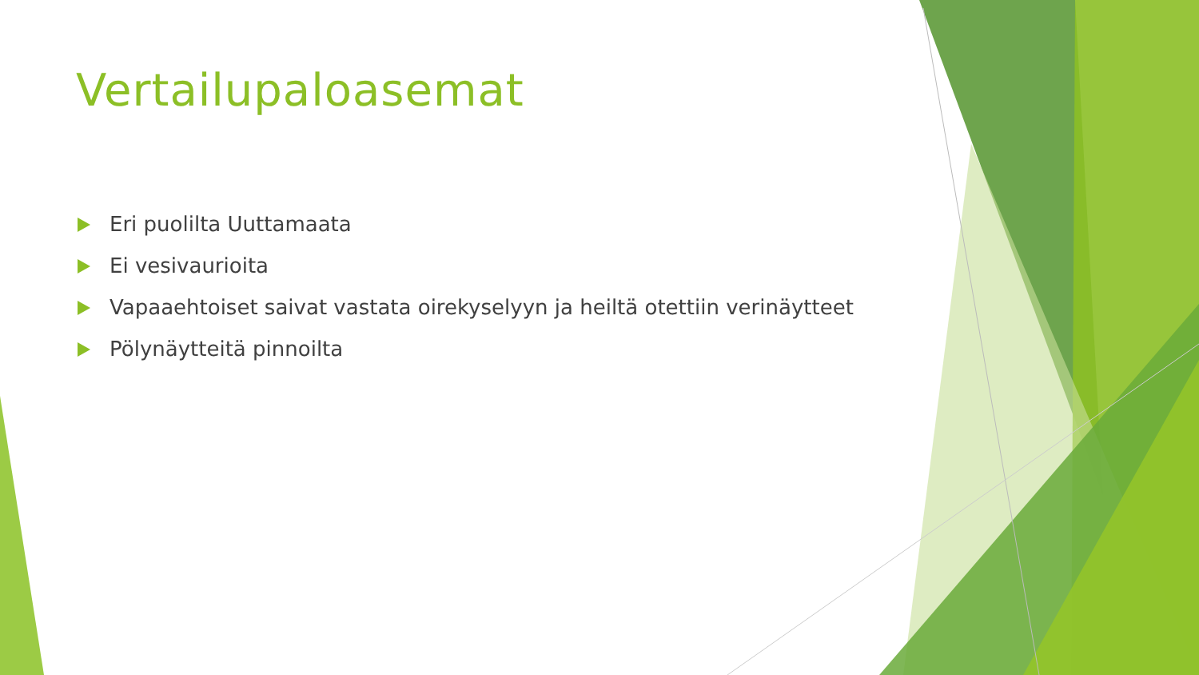Vertailupaloasemat
Eri puolilta Uuttamaata
Ei vesivaurioita
Vapaaehtoiset saivat vastata oirekyselyyn ja heiltä otettiin verinäytteet
Pölynäytteitä pinnoilta